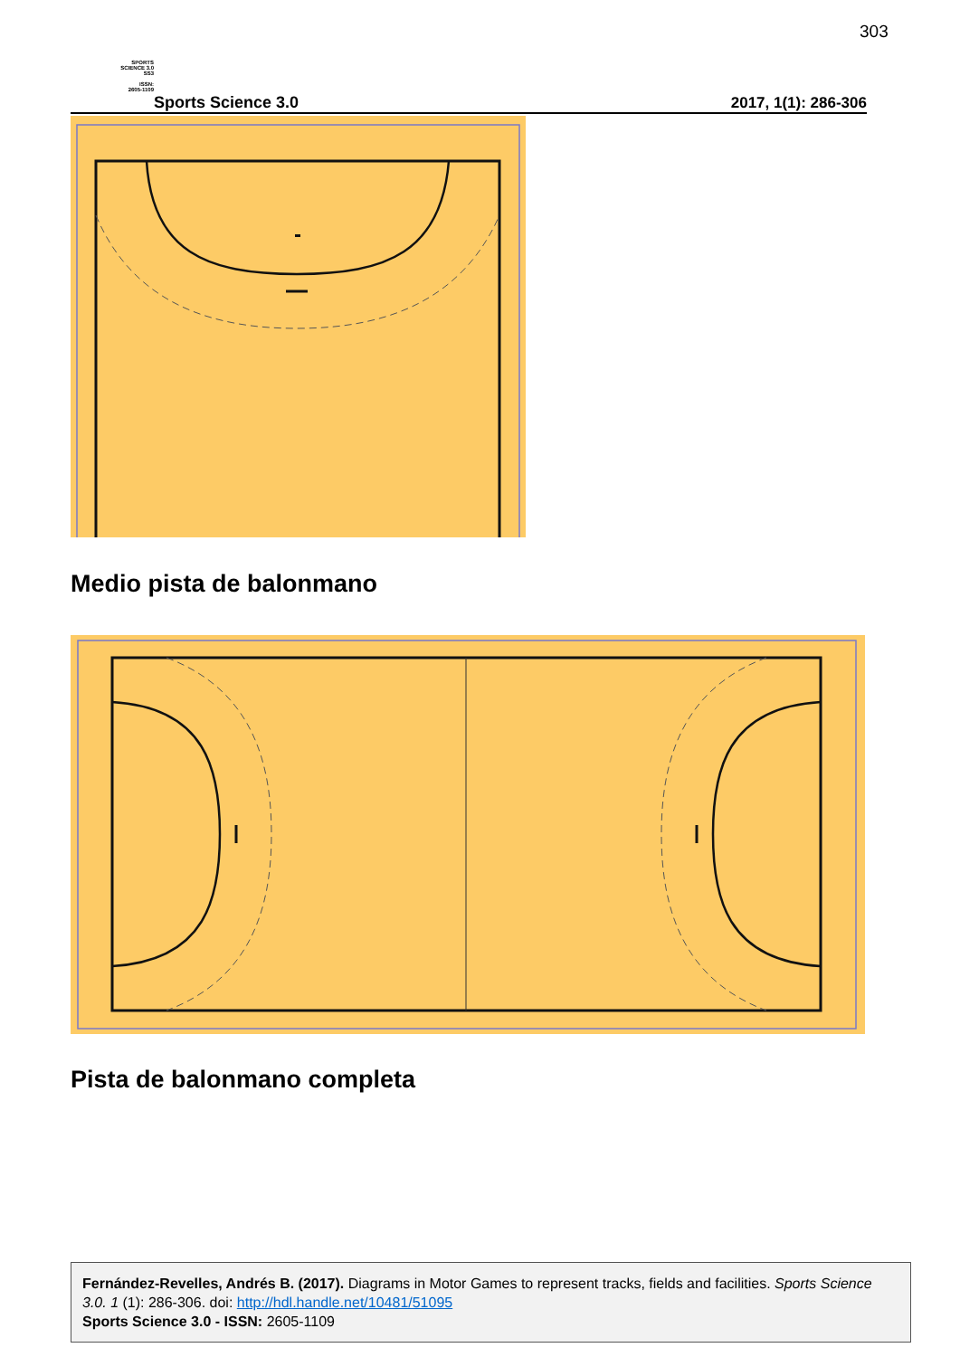303
SPORTS
SCIENCE 3.0
SS3
ISSN:
2605-1109
Sports Science 3.0
2017, 1(1): 286-306
Medio pista de balonmano
Pista de balonmano completa
Fernández-Revelles, Andrés B. (2017). Diagrams in Motor Games to represent tracks, fields and facilities. Sports Science 3.0. 1 (1): 286-306. doi: http://hdl.handle.net/10481/51095
Sports Science 3.0 - ISSN: 2605-1109